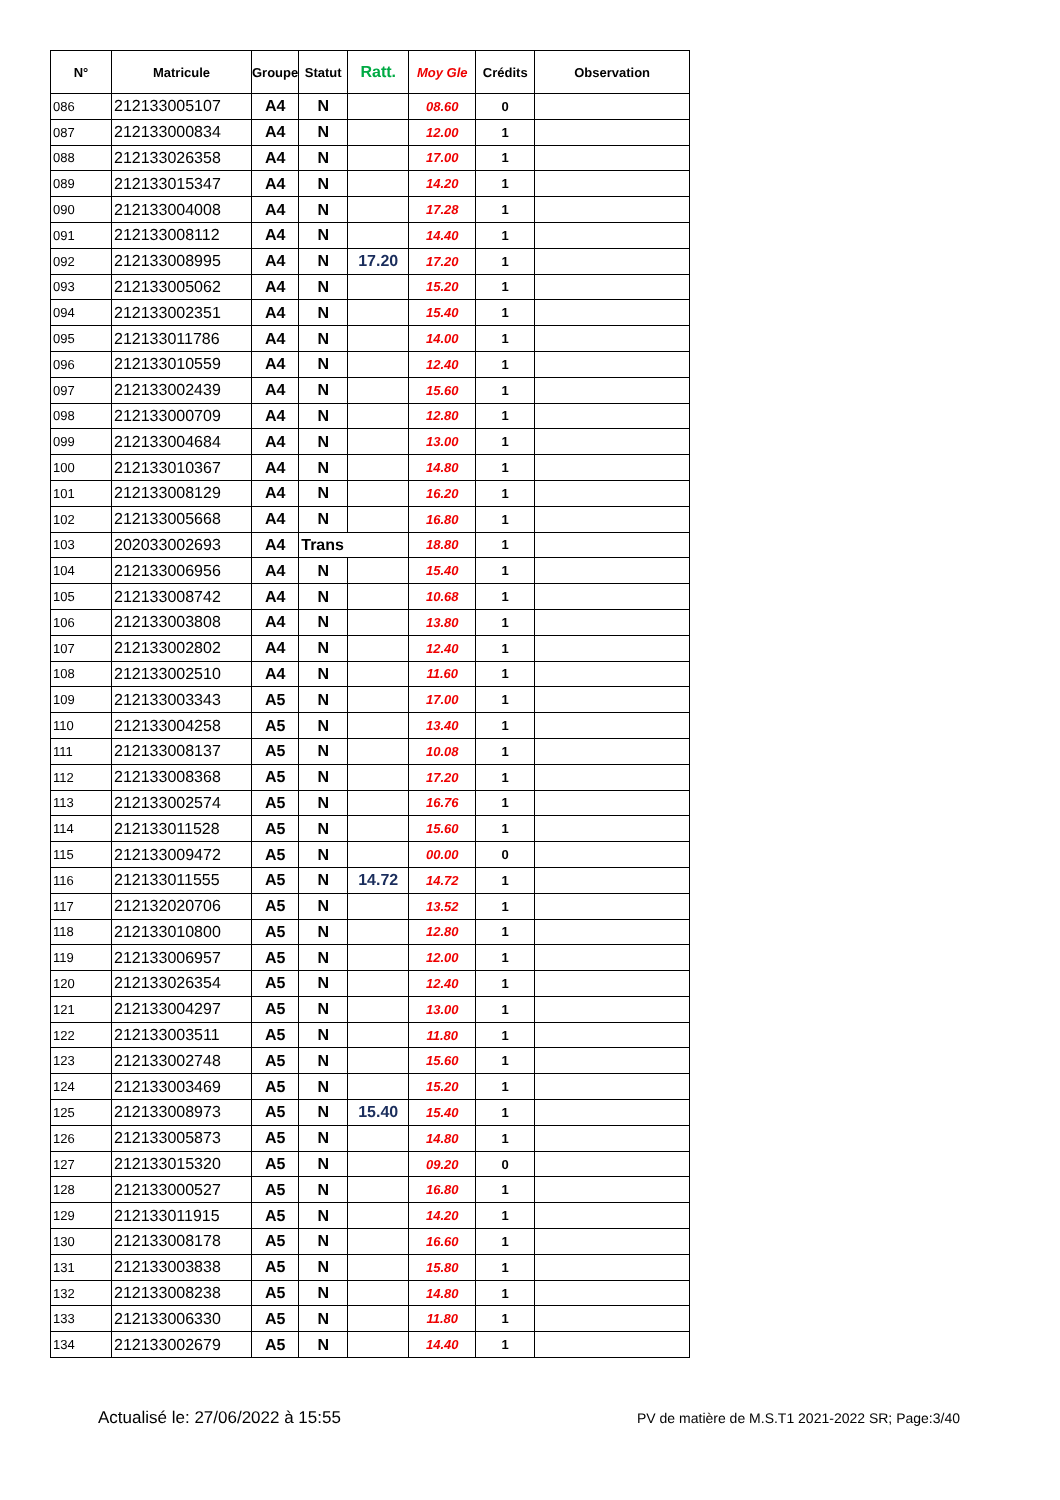| N° | Matricule | Groupe | Statut | Ratt. | Moy Gle | Crédits | Observation |
| --- | --- | --- | --- | --- | --- | --- | --- |
| 086 | 212133005107 | A4 | N | | 08.60 | 0 | |
| 087 | 212133000834 | A4 | N | | 12.00 | 1 | |
| 088 | 212133026358 | A4 | N | | 17.00 | 1 | |
| 089 | 212133015347 | A4 | N | | 14.20 | 1 | |
| 090 | 212133004008 | A4 | N | | 17.28 | 1 | |
| 091 | 212133008112 | A4 | N | | 14.40 | 1 | |
| 092 | 212133008995 | A4 | N | 17.20 | 17.20 | 1 | |
| 093 | 212133005062 | A4 | N | | 15.20 | 1 | |
| 094 | 212133002351 | A4 | N | | 15.40 | 1 | |
| 095 | 212133011786 | A4 | N | | 14.00 | 1 | |
| 096 | 212133010559 | A4 | N | | 12.40 | 1 | |
| 097 | 212133002439 | A4 | N | | 15.60 | 1 | |
| 098 | 212133000709 | A4 | N | | 12.80 | 1 | |
| 099 | 212133004684 | A4 | N | | 13.00 | 1 | |
| 100 | 212133010367 | A4 | N | | 14.80 | 1 | |
| 101 | 212133008129 | A4 | N | | 16.20 | 1 | |
| 102 | 212133005668 | A4 | N | | 16.80 | 1 | |
| 103 | 202033002693 | A4 | Trans | | 18.80 | 1 | |
| 104 | 212133006956 | A4 | N | | 15.40 | 1 | |
| 105 | 212133008742 | A4 | N | | 10.68 | 1 | |
| 106 | 212133003808 | A4 | N | | 13.80 | 1 | |
| 107 | 212133002802 | A4 | N | | 12.40 | 1 | |
| 108 | 212133002510 | A4 | N | | 11.60 | 1 | |
| 109 | 212133003343 | A5 | N | | 17.00 | 1 | |
| 110 | 212133004258 | A5 | N | | 13.40 | 1 | |
| 111 | 212133008137 | A5 | N | | 10.08 | 1 | |
| 112 | 212133008368 | A5 | N | | 17.20 | 1 | |
| 113 | 212133002574 | A5 | N | | 16.76 | 1 | |
| 114 | 212133011528 | A5 | N | | 15.60 | 1 | |
| 115 | 212133009472 | A5 | N | | 00.00 | 0 | |
| 116 | 212133011555 | A5 | N | 14.72 | 14.72 | 1 | |
| 117 | 212132020706 | A5 | N | | 13.52 | 1 | |
| 118 | 212133010800 | A5 | N | | 12.80 | 1 | |
| 119 | 212133006957 | A5 | N | | 12.00 | 1 | |
| 120 | 212133026354 | A5 | N | | 12.40 | 1 | |
| 121 | 212133004297 | A5 | N | | 13.00 | 1 | |
| 122 | 212133003511 | A5 | N | | 11.80 | 1 | |
| 123 | 212133002748 | A5 | N | | 15.60 | 1 | |
| 124 | 212133003469 | A5 | N | | 15.20 | 1 | |
| 125 | 212133008973 | A5 | N | 15.40 | 15.40 | 1 | |
| 126 | 212133005873 | A5 | N | | 14.80 | 1 | |
| 127 | 212133015320 | A5 | N | | 09.20 | 0 | |
| 128 | 212133000527 | A5 | N | | 16.80 | 1 | |
| 129 | 212133011915 | A5 | N | | 14.20 | 1 | |
| 130 | 212133008178 | A5 | N | | 16.60 | 1 | |
| 131 | 212133003838 | A5 | N | | 15.80 | 1 | |
| 132 | 212133008238 | A5 | N | | 14.80 | 1 | |
| 133 | 212133006330 | A5 | N | | 11.80 | 1 | |
| 134 | 212133002679 | A5 | N | | 14.40 | 1 | |
Actualisé le: 27/06/2022 à 15:55 PV de matière de M.S.T1 2021-2022 SR; Page:3/40